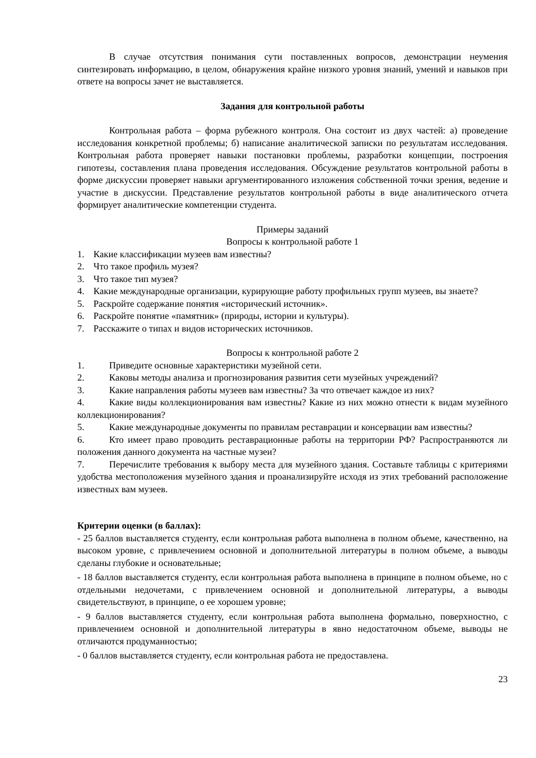В случае отсутствия понимания сути поставленных вопросов, демонстрации неумения синтезировать информацию, в целом, обнаружения крайне низкого уровня знаний, умений и навыков при ответе на вопросы зачет не выставляется.
Задания для контрольной работы
Контрольная работа – форма рубежного контроля. Она состоит из двух частей: а) проведение исследования конкретной проблемы; б) написание аналитической записки по результатам исследования. Контрольная работа проверяет навыки постановки проблемы, разработки концепции, построения гипотезы, составления плана проведения исследования. Обсуждение результатов контрольной работы в форме дискуссии проверяет навыки аргументированного изложения собственной точки зрения, ведение и участие в дискуссии. Представление результатов контрольной работы в виде аналитического отчета формирует аналитические компетенции студента.
Примеры заданий
Вопросы к контрольной работе 1
1. Какие классификации музеев вам известны?
2. Что такое профиль музея?
3. Что такое тип музея?
4. Какие международные организации, курирующие работу профильных групп музеев, вы знаете?
5. Раскройте содержание понятия «исторический источник».
6. Раскройте понятие «памятник» (природы, истории и культуры).
7. Расскажите о типах и видов исторических источников.
Вопросы к контрольной работе 2
1. Приведите основные характеристики музейной сети.
2. Каковы методы анализа и прогнозирования развития сети музейных учреждений?
3. Какие направления работы музеев вам известны? За что отвечает каждое из них?
4. Какие виды коллекционирования вам известны? Какие из них можно отнести к видам музейного коллекционирования?
5. Какие международные документы по правилам реставрации и консервации вам известны?
6. Кто имеет право проводить реставрационные работы на территории РФ? Распространяются ли положения данного документа на частные музеи?
7. Перечислите требования к выбору места для музейного здания. Составьте таблицы с критериями удобства местоположения музейного здания и проанализируйте исходя из этих требований расположение известных вам музеев.
Критерии оценки (в баллах):
- 25 баллов выставляется студенту, если контрольная работа выполнена в полном объеме, качественно, на высоком уровне, с привлечением основной и дополнительной литературы в полном объеме, а выводы сделаны глубокие и основательные;
- 18 баллов выставляется студенту, если контрольная работа выполнена в принципе в полном объеме, но с отдельными недочетами, с привлечением основной и дополнительной литературы, а выводы свидетельствуют, в принципе, о ее хорошем уровне;
- 9 баллов выставляется студенту, если контрольная работа выполнена формально, поверхностно, с привлечением основной и дополнительной литературы в явно недостаточном объеме, выводы не отличаются продуманностью;
- 0 баллов выставляется студенту, если контрольная работа не предоставлена.
23